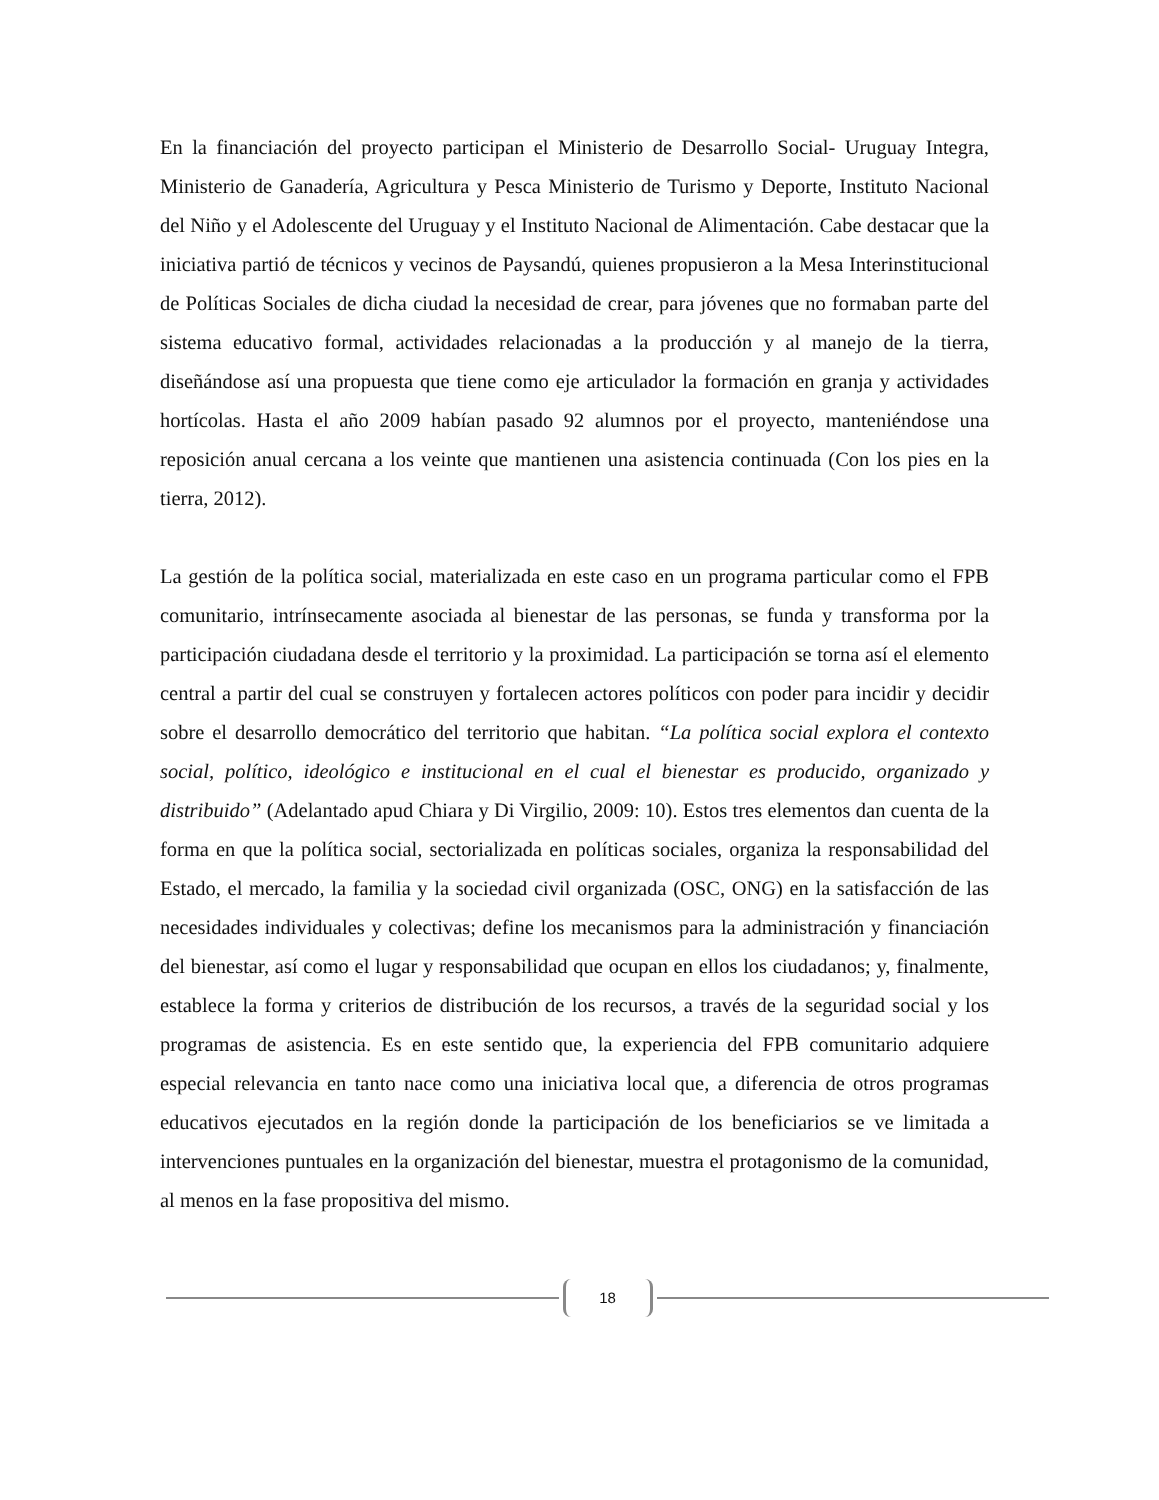En la financiación del proyecto participan el Ministerio de Desarrollo Social- Uruguay Integra, Ministerio de Ganadería, Agricultura y Pesca Ministerio de Turismo y Deporte, Instituto Nacional del Niño y el Adolescente del Uruguay y el Instituto Nacional de Alimentación. Cabe destacar que la iniciativa partió de técnicos y vecinos de Paysandú, quienes propusieron a la Mesa Interinstitucional de Políticas Sociales de dicha ciudad la necesidad de crear, para jóvenes que no formaban parte del sistema educativo formal, actividades relacionadas a la producción y al manejo de la tierra, diseñándose así una propuesta que tiene como eje articulador la formación en granja y actividades hortícolas. Hasta el año 2009 habían pasado 92 alumnos por el proyecto, manteniéndose una reposición anual cercana a los veinte que mantienen una asistencia continuada (Con los pies en la tierra, 2012).
La gestión de la política social, materializada en este caso en un programa particular como el FPB comunitario, intrínsecamente asociada al bienestar de las personas, se funda y transforma por la participación ciudadana desde el territorio y la proximidad. La participación se torna así el elemento central a partir del cual se construyen y fortalecen actores políticos con poder para incidir y decidir sobre el desarrollo democrático del territorio que habitan. “La política social explora el contexto social, político, ideológico e institucional en el cual el bienestar es producido, organizado y distribuido” (Adelantado apud Chiara y Di Virgilio, 2009: 10). Estos tres elementos dan cuenta de la forma en que la política social, sectorializada en políticas sociales, organiza la responsabilidad del Estado, el mercado, la familia y la sociedad civil organizada (OSC, ONG) en la satisfacción de las necesidades individuales y colectivas; define los mecanismos para la administración y financiación del bienestar, así como el lugar y responsabilidad que ocupan en ellos los ciudadanos; y, finalmente, establece la forma y criterios de distribución de los recursos, a través de la seguridad social y los programas de asistencia. Es en este sentido que, la experiencia del FPB comunitario adquiere especial relevancia en tanto nace como una iniciativa local que, a diferencia de otros programas educativos ejecutados en la región donde la participación de los beneficiarios se ve limitada a intervenciones puntuales en la organización del bienestar, muestra el protagonismo de la comunidad, al menos en la fase propositiva del mismo.
18